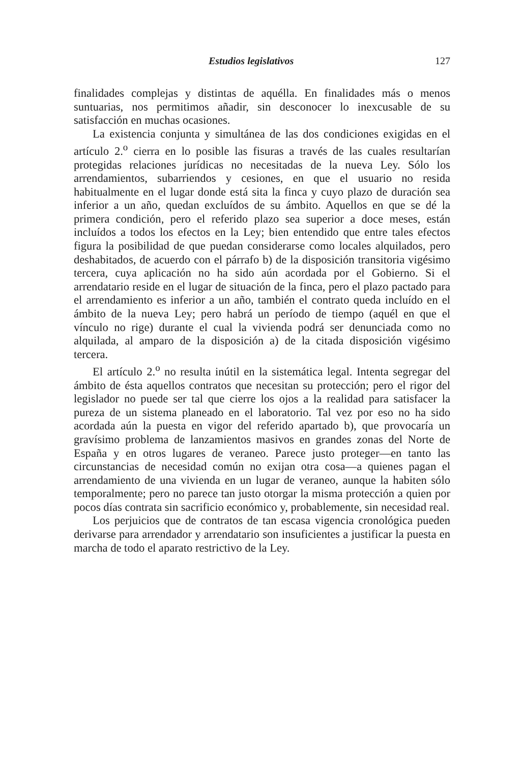Estudios legislativos 127
finalidades complejas y distintas de aquélla. En finalidades más o menos suntuarias, nos permitimos añadir, sin desconocer lo inexcusable de su satisfacción en muchas ocasiones.
La existencia conjunta y simultánea de las dos condiciones exigidas en el artículo 2.<sup>o</sup> cierra en lo posible las fisuras a través de las cuales resultarían protegidas relaciones jurídicas no necesitadas de la nueva Ley. Sólo los arrendamientos, subarriendos y cesiones, en que el usuario no resida habitualmente en el lugar donde está sita la finca y cuyo plazo de duración sea inferior a un año, quedan excluídos de su ámbito. Aquellos en que se dé la primera condición, pero el referido plazo sea superior a doce meses, están incluídos a todos los efectos en la Ley; bien entendido que entre tales efectos figura la posibilidad de que puedan considerarse como locales alquilados, pero deshabitados, de acuerdo con el párrafo b) de la disposición transitoria vigésimo tercera, cuya aplicación no ha sido aún acordada por el Gobierno. Si el arrendatario reside en el lugar de situación de la finca, pero el plazo pactado para el arrendamiento es inferior a un año, también el contrato queda incluído en el ámbito de la nueva Ley; pero habrá un período de tiempo (aquél en que el vínculo no rige) durante el cual la vivienda podrá ser denunciada como no alquilada, al amparo de la disposición a) de la citada disposición vigésimo tercera.
El artículo 2.<sup>o</sup> no resulta inútil en la sistemática legal. Intenta segregar del ámbito de ésta aquellos contratos que necesitan su protección; pero el rigor del legislador no puede ser tal que cierre los ojos a la realidad para satisfacer la pureza de un sistema planeado en el laboratorio. Tal vez por eso no ha sido acordada aún la puesta en vigor del referido apartado b), que provocaría un gravísimo problema de lanzamientos masivos en grandes zonas del Norte de España y en otros lugares de veraneo. Parece justo proteger—en tanto las circunstancias de necesidad común no exijan otra cosa—a quienes pagan el arrendamiento de una vivienda en un lugar de veraneo, aunque la habiten sólo temporalmente; pero no parece tan justo otorgar la misma protección a quien por pocos días contrata sin sacrificio económico y, probablemente, sin necesidad real.
Los perjuicios que de contratos de tan escasa vigencia cronológica pueden derivarse para arrendador y arrendatario son insuficientes a justificar la puesta en marcha de todo el aparato restrictivo de la Ley.